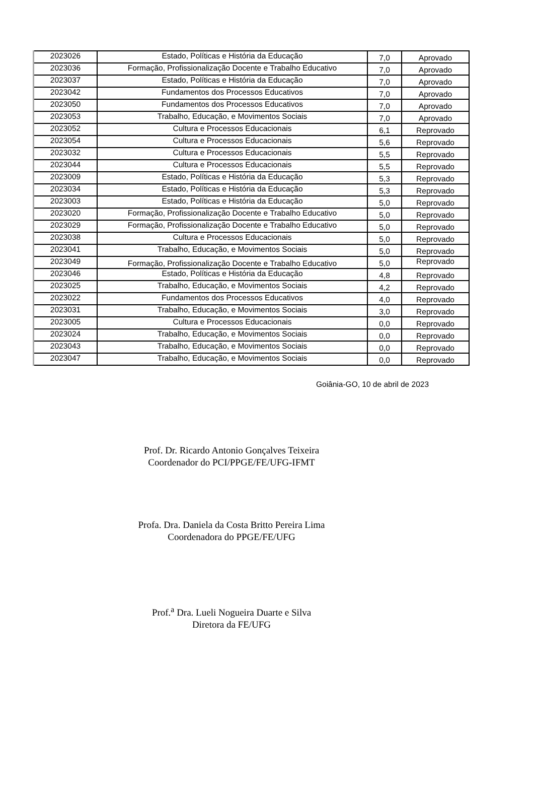| 2023026 | Estado, Políticas e História da Educação | 7,0 | Aprovado |
| 2023036 | Formação, Profissionalização Docente e Trabalho Educativo | 7,0 | Aprovado |
| 2023037 | Estado, Políticas e História da Educação | 7,0 | Aprovado |
| 2023042 | Fundamentos dos Processos Educativos | 7,0 | Aprovado |
| 2023050 | Fundamentos dos Processos Educativos | 7,0 | Aprovado |
| 2023053 | Trabalho, Educação, e Movimentos Sociais | 7,0 | Aprovado |
| 2023052 | Cultura e Processos Educacionais | 6,1 | Reprovado |
| 2023054 | Cultura e Processos Educacionais | 5,6 | Reprovado |
| 2023032 | Cultura e Processos Educacionais | 5,5 | Reprovado |
| 2023044 | Cultura e Processos Educacionais | 5,5 | Reprovado |
| 2023009 | Estado, Políticas e História da Educação | 5,3 | Reprovado |
| 2023034 | Estado, Políticas e História da Educação | 5,3 | Reprovado |
| 2023003 | Estado, Políticas e História da Educação | 5,0 | Reprovado |
| 2023020 | Formação, Profissionalização Docente e Trabalho Educativo | 5,0 | Reprovado |
| 2023029 | Formação, Profissionalização Docente e Trabalho Educativo | 5,0 | Reprovado |
| 2023038 | Cultura e Processos Educacionais | 5,0 | Reprovado |
| 2023041 | Trabalho, Educação, e Movimentos Sociais | 5,0 | Reprovado |
| 2023049 | Formação, Profissionalização Docente e Trabalho Educativo | 5,0 | Reprovado |
| 2023046 | Estado, Políticas e História da Educação | 4,8 | Reprovado |
| 2023025 | Trabalho, Educação, e Movimentos Sociais | 4,2 | Reprovado |
| 2023022 | Fundamentos dos Processos Educativos | 4,0 | Reprovado |
| 2023031 | Trabalho, Educação, e Movimentos Sociais | 3,0 | Reprovado |
| 2023005 | Cultura e Processos Educacionais | 0,0 | Reprovado |
| 2023024 | Trabalho, Educação, e Movimentos Sociais | 0,0 | Reprovado |
| 2023043 | Trabalho, Educação, e Movimentos Sociais | 0,0 | Reprovado |
| 2023047 | Trabalho, Educação, e Movimentos Sociais | 0,0 | Reprovado |
Goiânia-GO, 10 de abril de 2023
Prof. Dr. Ricardo Antonio Gonçalves Teixeira
Coordenador do PCI/PPGE/FE/UFG-IFMT
Profa. Dra. Daniela da Costa Britto Pereira Lima
Coordenadora do PPGE/FE/UFG
Prof.<sup>a</sup> Dra. Lueli Nogueira Duarte e Silva
Diretora da FE/UFG